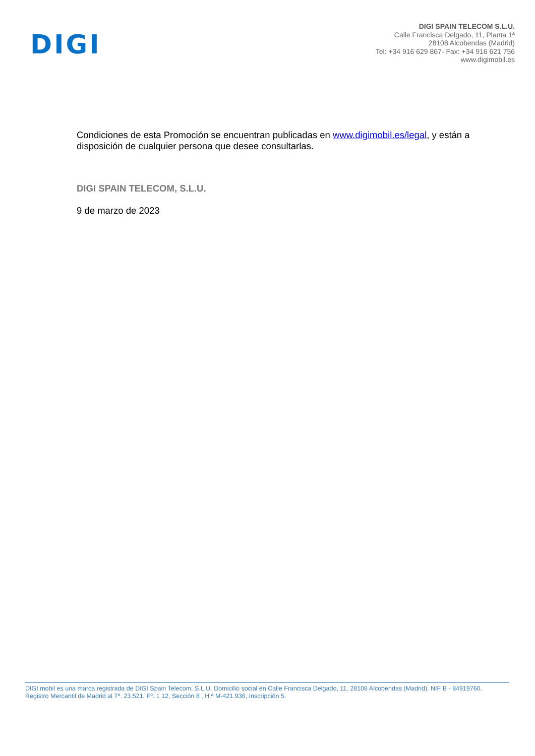DIGI
DIGI SPAIN TELECOM S.L.U.
Calle Francisca Delgado, 11, Planta 1ª
28108 Alcobendas (Madrid)
Tel: +34 916 629 867- Fax: +34 916 621 756
www.digimobil.es
Condiciones de esta Promoción se encuentran publicadas en www.digimobil.es/legal, y están a disposición de cualquier persona que desee consultarlas.
DIGI SPAIN TELECOM, S.L.U.
9 de marzo de 2023
DIGI mobil es una marca registrada de DIGI Spain Telecom, S.L.U. Domicilio social en Calle Francisca Delgado, 11, 28108 Alcobendas (Madrid). NIF B - 84919760.
Registro Mercantil de Madrid al Tº. 23.521, Fº. 1 12, Sección 8 , H.ª M-421.936, Inscripción 5.